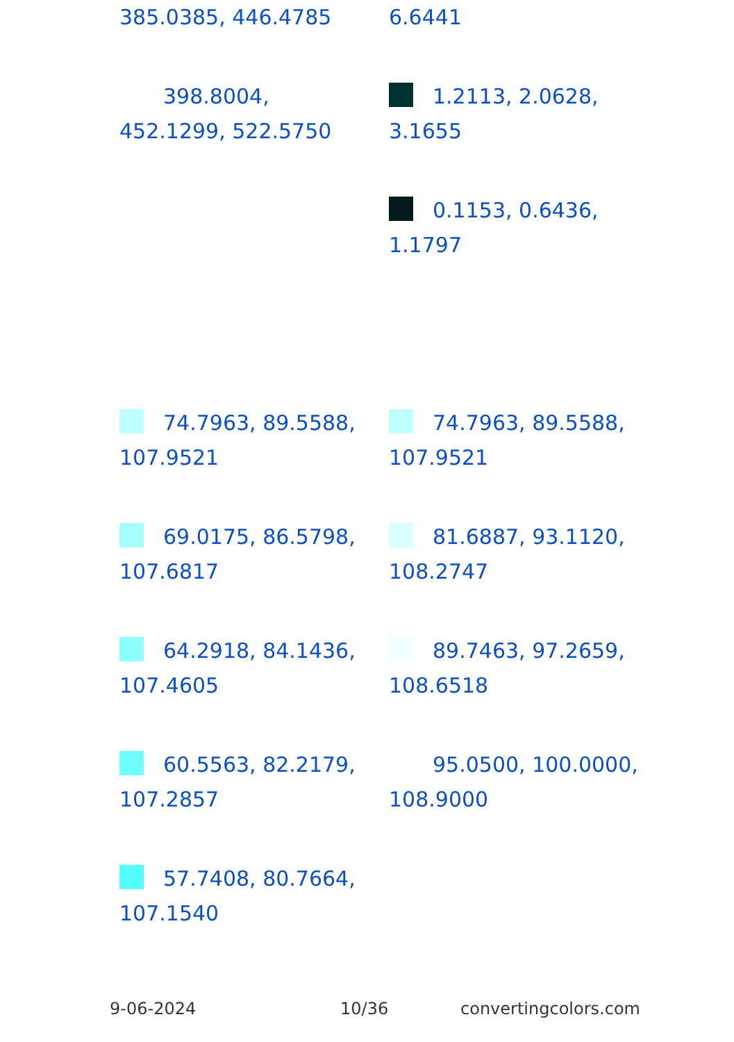385.0385, 446.4785 6.6441
398.8004, 452.1299, 522.5750
1.2113, 2.0628, 3.1655
0.1153, 0.6436, 1.1797
74.7963, 89.5588, 107.9521
74.7963, 89.5588, 107.9521
69.0175, 86.5798, 107.6817
81.6887, 93.1120, 108.2747
64.2918, 84.1436, 107.4605
89.7463, 97.2659, 108.6518
60.5563, 82.2179, 107.2857
95.0500, 100.0000, 108.9000
57.7408, 80.7664, 107.1540
9-06-2024 10/36 convertingcolors.com